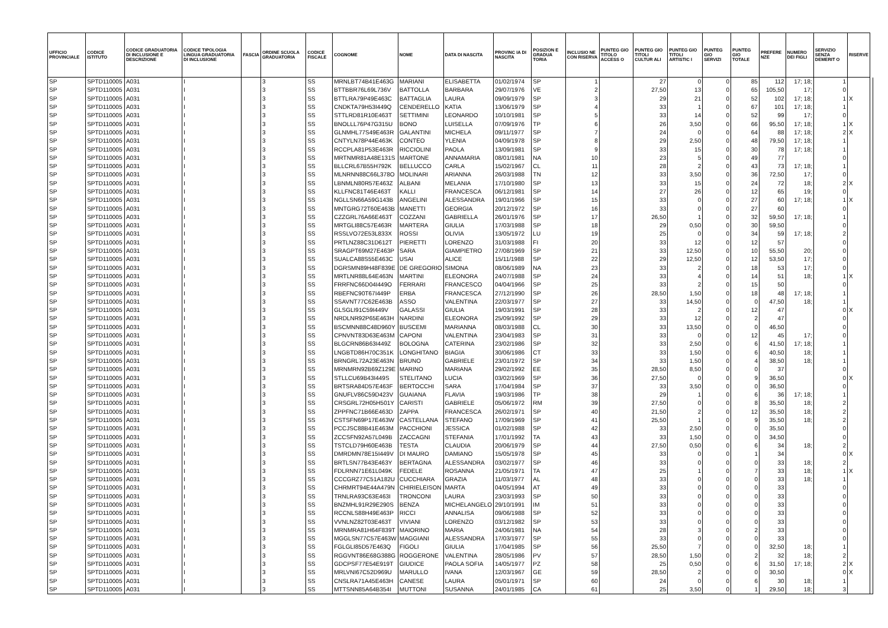| UFFICIO PROVINCIALE | CODICE ISTITUTO | CODICE GRADUATORIA DI INCLUSIONE E DESCRIZIONE | CODICE TIPOLOGIA LINGUA GRADUATORIA DI INCLUSIONE | FASCIA | ORDINE SCUOLA GRADUATORIA | CODICE FISCALE | COGNOME | NOME | DATA DI NASCITA | PROVINC IA DI NASCITA | POSIZION E GRADUA TORIA | INCLUSIO NE CON RISERVA | PUNTEG GIO TITOLO ACCESS O | PUNTEG GIO TITOLI CULTUR ALI | PUNTEG GIO TITOLI ARTISTIC I | PUNTEG GIO SERVIZI | PUNTEG GIO TOTALE | PREFERE NZE | NUMERO DEI FIGLI | SERVIZIO SENZA DEMERIT O | RISERVE | |
| --- | --- | --- | --- | --- | --- | --- | --- | --- | --- | --- | --- | --- | --- | --- | --- | --- | --- | --- | --- | --- | --- | --- |
| SP | SPTD110005 | A031 | I | | 3 | SS | MRNLBT74B41E463G | MARIANI | ELISABETTA | 01/02/1974 | SP | 1 | | 27 | 0 | 0 | 85 | 112 | 17; 18; | 1 | | |
| SP | SPTD110005 | A031 | I | | 3 | SS | BTTBBR76L69L736V | BATTOLLA | BARBARA | 29/07/1976 | VE | 2 | | 27,50 | 13 | 0 | 65 | 105,50 | 17; | 0 | | |
| SP | SPTD110005 | A031 | I | | 3 | SS | BTTLRA79P49E463C | BATTAGLIA | LAURA | 09/09/1979 | SP | 3 | | 29 | 21 | 0 | 52 | 102 | 17; 18; | 1 | X | |
| SP | SPTD110005 | A031 | I | | 3 | SS | CNDKTA79H53I449Q | CENDERELLO | KATIA | 13/06/1979 | SP | 4 | | 33 | 1 | 0 | 67 | 101 | 17; 18; | 1 | | |
| SP | SPTD110005 | A031 | I | | 3 | SS | STTLRD81R10E463T | SETTIMINI | LEONARDO | 10/10/1981 | SP | 5 | | 33 | 14 | 0 | 52 | 99 | 17; | 0 | | |
| SP | SPTD110005 | A031 | I | | 3 | SS | BNOLLL76P47G315U | BONO | LUISELLA | 07/09/1976 | TP | 6 | | 26 | 3,50 | 0 | 66 | 95,50 | 17; 18; | 1 | X | |
| SP | SPTD110005 | A031 | I | | 3 | SS | GLNMHL77S49E463R | GALANTINI | MICHELA | 09/11/1977 | SP | 7 | | 24 | 0 | 0 | 64 | 88 | 17; 18; | 2 | X | |
| SP | SPTD110005 | A031 | I | | 3 | SS | CNTYLN78P44E463K | CONTEO | YLENIA | 04/09/1978 | SP | 8 | | 29 | 2,50 | 0 | 48 | 79,50 | 17; 18; | 1 | | |
| SP | SPTD110005 | A031 | I | | 3 | SS | RCCPLA81P53E463R | RICCIOLINI | PAOLA | 13/09/1981 | SP | 9 | | 33 | 15 | 0 | 30 | 78 | 17; 18; | 1 | | |
| SP | SPTD110005 | A031 | I | | 3 | SS | MRTNMR81A48E131S | MARTONE | ANNAMARIA | 08/01/1981 | NA | 10 | | 23 | 5 | 0 | 49 | 77 | | 0 | | |
| SP | SPTD110005 | A031 | I | | 3 | SS | BLLCRL67B55H792K | BELLUCCO | CARLA | 15/02/1967 | CL | 11 | | 28 | 2 | 0 | 43 | 73 | 17; 18; | 1 | | |
| SP | SPTD110005 | A031 | I | | 3 | SS | MLNRNN88C66L378O | MOLINARI | ARIANNA | 26/03/1988 | TN | 12 | | 33 | 3,50 | 0 | 36 | 72,50 | 17; | 0 | | |
| SP | SPTD110005 | A031 | I | | 3 | SS | LBNMLN80R57E463Z | ALBANI | MELANIA | 17/10/1980 | SP | 13 | | 33 | 15 | 0 | 24 | 72 | 18; | 2 | X | |
| SP | SPTD110005 | A031 | I | | 3 | SS | KLLFNC81T46E463T | KALLI | FRANCESCA | 06/12/1981 | SP | 14 | | 27 | 26 | 0 | 12 | 65 | 19; | 0 | | |
| SP | SPTD110005 | A031 | I | | 3 | SS | NGLLSN66A59G143B | ANGELINI | ALESSANDRA | 19/01/1966 | SP | 15 | | 33 | 0 | 0 | 27 | 60 | 17; 18; | 1 | X | |
| SP | SPTD110005 | A031 | I | | 3 | SS | MNTGRG72T60E463B | MANETTI | GEORGIA | 20/12/1972 | SP | 16 | | 33 | 0 | 0 | 27 | 60 | | 0 | | |
| SP | SPTD110005 | A031 | I | | 3 | SS | CZZGRL76A66E463T | COZZANI | GABRIELLA | 26/01/1976 | SP | 17 | | 26,50 | 1 | 0 | 32 | 59,50 | 17; 18; | 1 | | |
| SP | SPTD110005 | A031 | I | | 3 | SS | MRTGLI88C57E463R | MARTERA | GIULIA | 17/03/1988 | SP | 18 | | 29 | 0,50 | 0 | 30 | 59,50 | | 0 | | |
| SP | SPTD110005 | A031 | I | | 3 | SS | RSSLVO72E53L833X | ROSSI | OLIVIA | 13/05/1972 | LU | 19 | | 25 | 0 | 0 | 34 | 59 | 17; 18; | 2 | | |
| SP | SPTD110005 | A031 | I | | 3 | SS | PRTLNZ88C31D612T | PIERETTI | LORENZO | 31/03/1988 | FI | 20 | | 33 | 12 | 0 | 12 | 57 | | 0 | | |
| SP | SPTD110005 | A031 | I | | 3 | SS | SRAGPT69M27E463P | SARA | GIAMPIETRO | 27/08/1969 | SP | 21 | | 33 | 12,50 | 0 | 10 | 55,50 | 20; | 0 | | |
| SP | SPTD110005 | A031 | I | | 3 | SS | SUALCA88S55E463C | USAI | ALICE | 15/11/1988 | SP | 22 | | 29 | 12,50 | 0 | 12 | 53,50 | 17; | 0 | | |
| SP | SPTD110005 | A031 | I | | 3 | SS | DGRSMN89H48F839E | DE GREGORIO | SIMONA | 08/06/1989 | NA | 23 | | 33 | 2 | 0 | 18 | 53 | 17; | 0 | | |
| SP | SPTD110005 | A031 | I | | 3 | SS | MRTLNR88L64E463N | MARTINI | ELEONORA | 24/07/1988 | SP | 24 | | 33 | 4 | 0 | 14 | 51 | 18; | 1 | X | |
| SP | SPTD110005 | A031 | I | | 3 | SS | FRRFNC66D04I449O | FERRARI | FRANCESCO | 04/04/1966 | SP | 25 | | 33 | 2 | 0 | 15 | 50 | | 0 | | |
| SP | SPTD110005 | A031 | I | | 3 | SS | RBEFNC90T67I449P | ERBA | FRANCESCA | 27/12/1990 | SP | 26 | | 28,50 | 1,50 | 0 | 18 | 48 | 17; 18; | 1 | | |
| SP | SPTD110005 | A031 | I | | 3 | SS | SSAVNT77C62E463B | ASSO | VALENTINA | 22/03/1977 | SP | 27 | | 33 | 14,50 | 0 | 0 | 47,50 | 18; | 1 | | |
| SP | SPTD110005 | A031 | I | | 3 | SS | GLSGLI91C59I449V | GALASSI | GIULIA | 19/03/1991 | SP | 28 | | 33 | 2 | 0 | 12 | 47 | | 0 | X | |
| SP | SPTD110005 | A031 | I | | 3 | SS | NRDLNR92P65E463H | NARDINI | ELEONORA | 25/09/1992 | SP | 29 | | 33 | 12 | 0 | 2 | 47 | | 0 | | |
| SP | SPTD110005 | A031 | I | | 3 | SS | BSCMNN88C48D960Y | BUSCEMI | MARIANNA | 08/03/1988 | CL | 30 | | 33 | 13,50 | 0 | 0 | 46,50 | | 0 | | |
| SP | SPTD110005 | A031 | I | | 3 | SS | CPNVNT83D63E463M | CAPONI | VALENTINA | 23/04/1983 | SP | 31 | | 33 | 0 | 0 | 12 | 45 | 17; | 0 | | |
| SP | SPTD110005 | A031 | I | | 3 | SS | BLGCRN86B63I449Z | BOLOGNA | CATERINA | 23/02/1986 | SP | 32 | | 33 | 2,50 | 0 | 6 | 41,50 | 17; 18; | 1 | | |
| SP | SPTD110005 | A031 | I | | 3 | SS | LNGBTD86H70C351K | LONGHITANO | BIAGIA | 30/06/1986 | CT | 33 | | 33 | 1,50 | 0 | 6 | 40,50 | 18; | 1 | | |
| SP | SPTD110005 | A031 | I | | 3 | SS | BRNGRL72A23E463N | BRUNO | GABRIELE | 23/01/1972 | SP | 34 | | 33 | 1,50 | 0 | 4 | 38,50 | 18; | 1 | | |
| SP | SPTD110005 | A031 | I | | 3 | SS | MRNMRN92B69Z129E | MARINO | MARIANA | 29/02/1992 | EE | 35 | | 28,50 | 8,50 | 0 | 0 | 37 | | 0 | | |
| SP | SPTD110005 | A031 | I | | 3 | SS | STLLCU69B43I449S | STELITANO | LUCIA | 03/02/1969 | SP | 36 | | 27,50 | 0 | 0 | 9 | 36,50 | | 0 | X | |
| SP | SPTD110005 | A031 | I | | 3 | SS | BRTSRA84D57E463F | BERTOCCHI | SARA | 17/04/1984 | SP | 37 | | 33 | 3,50 | 0 | 0 | 36,50 | | 0 | | |
| SP | SPTD110005 | A031 | I | | 3 | SS | GNUFLV86C59D423V | GUAIANA | FLAVIA | 19/03/1986 | TP | 38 | | 29 | 1 | 0 | 6 | 36 | 17; 18; | 1 | | |
| SP | SPTD110005 | A031 | I | | 3 | SS | CRSGRL72H05H501Y | CARISTI | GABRIELE | 05/06/1972 | RM | 39 | | 27,50 | 0 | 0 | 8 | 35,50 | 18; | 2 | | |
| SP | SPTD110005 | A031 | I | | 3 | SS | ZPPFNC71B66E463D | ZAPPA | FRANCESCA | 26/02/1971 | SP | 40 | | 21,50 | 2 | 0 | 12 | 35,50 | 18; | 2 | | |
| SP | SPTD110005 | A031 | I | | 3 | SS | CSTSFN69P17E463W | CASTELLANA | STEFANO | 17/09/1969 | SP | 41 | | 25,50 | 1 | 0 | 9 | 35,50 | 18; | 2 | | |
| SP | SPTD110005 | A031 | I | | 3 | SS | PCCJSC88B41E463M | PACCHIONI | JESSICA | 01/02/1988 | SP | 42 | | 33 | 2,50 | 0 | 0 | 35,50 | | 0 | | |
| SP | SPTD110005 | A031 | I | | 3 | SS | ZCCSFN92A57L049B | ZACCAGNI | STEFANIA | 17/01/1992 | TA | 43 | | 33 | 1,50 | 0 | 0 | 34,50 | | 0 | | |
| SP | SPTD110005 | A031 | I | | 3 | SS | TSTCLD79H60E463B | TESTA | CLAUDIA | 20/06/1979 | SP | 44 | | 27,50 | 0,50 | 0 | 6 | 34 | 18; | 2 | | |
| SP | SPTD110005 | A031 | I | | 3 | SS | DMRDMN78E15I449V | DI MAURO | DAMIANO | 15/05/1978 | SP | 45 | | 33 | 0 | 0 | 1 | 34 | | 0 | X | |
| SP | SPTD110005 | A031 | I | | 3 | SS | BRTLSN77B43E463Y | BERTAGNA | ALESSANDRA | 03/02/1977 | SP | 46 | | 33 | 0 | 0 | 0 | 33 | 18; | 2 | | |
| SP | SPTD110005 | A031 | I | | 3 | SS | FDLRNN71E61L049K | FEDELE | ROSANNA | 21/05/1971 | TA | 47 | | 25 | 1 | 0 | 7 | 33 | 18; | 1 | X | |
| SP | SPTD110005 | A031 | I | | 3 | SS | CCCGRZ77C51A182U | CUCCHIARA | GRAZIA | 11/03/1977 | AL | 48 | | 33 | 0 | 0 | 0 | 33 | 18; | 1 | | |
| SP | SPTD110005 | A031 | I | | 3 | SS | CHRMRT94E44A479N | CHIRIELEISON | MARTA | 04/05/1994 | AT | 49 | | 33 | 0 | 0 | 0 | 33 | | 0 | | |
| SP | SPTD110005 | A031 | I | | 3 | SS | TRNLRA93C63E463I | TRONCONI | LAURA | 23/03/1993 | SP | 50 | | 33 | 0 | 0 | 0 | 33 | | 0 | | |
| SP | SPTD110005 | A031 | I | | 3 | SS | BNZMHL91R29E290S | BENZA | MICHELANGELO | 29/10/1991 | IM | 51 | | 33 | 0 | 0 | 0 | 33 | | 0 | | |
| SP | SPTD110005 | A031 | I | | 3 | SS | RCCNLS88H49E463P | RICCI | ANNALISA | 09/06/1988 | SP | 52 | | 33 | 0 | 0 | 0 | 33 | | 0 | | |
| SP | SPTD110005 | A031 | I | | 3 | SS | VVNLNZ82T03E463T | VIVIANI | LORENZO | 03/12/1982 | SP | 53 | | 33 | 0 | 0 | 0 | 33 | | 0 | | |
| SP | SPTD110005 | A031 | I | | 3 | SS | MRNMRA81H64F839T | MAIORINO | MARIA | 24/06/1981 | NA | 54 | | 28 | 3 | 0 | 2 | 33 | | 0 | | |
| SP | SPTD110005 | A031 | I | | 3 | SS | MGGLSN77C57E463W | MAGGIANI | ALESSANDRA | 17/03/1977 | SP | 55 | | 33 | 0 | 0 | 0 | 33 | | 0 | | |
| SP | SPTD110005 | A031 | I | | 3 | SS | FGLGLI85D57E463Q | FIGOLI | GIULIA | 17/04/1985 | SP | 56 | | 25,50 | 7 | 0 | 0 | 32,50 | 18; | 1 | | |
| SP | SPTD110005 | A031 | I | | 3 | SS | RGGVNT86E68G388G | ROGGERONE | VALENTINA | 28/05/1986 | PV | 57 | | 28,50 | 1,50 | 0 | 2 | 32 | 18; | 2 | | |
| SP | SPTD110005 | A031 | I | | 3 | SS | GDCPSF77E54E919T | GIUDICE | PAOLA SOFIA | 14/05/1977 | PZ | 58 | | 25 | 0,50 | 0 | 6 | 31,50 | 17; 18; | 2 | X | |
| SP | SPTD110005 | A031 | I | | 3 | SS | MRLVNI67C52D969U | MARULLO | IVANA | 12/03/1967 | GE | 59 | | 28,50 | 2 | 0 | 0 | 30,50 | | 0 | X | |
| SP | SPTD110005 | A031 | I | | 3 | SS | CNSLRA71A45E463H | CANESE | LAURA | 05/01/1971 | SP | 60 | | 24 | 0 | 0 | 6 | 30 | 18; | 1 | | |
| SP | SPTD110005 | A031 | I | | 3 | SS | MTTSNN85A64B354I | MUTTONI | SUSANNA | 24/01/1985 | CA | 61 | | 25 | 3,50 | 0 | 1 | 29,50 | 18; | 3 | | |